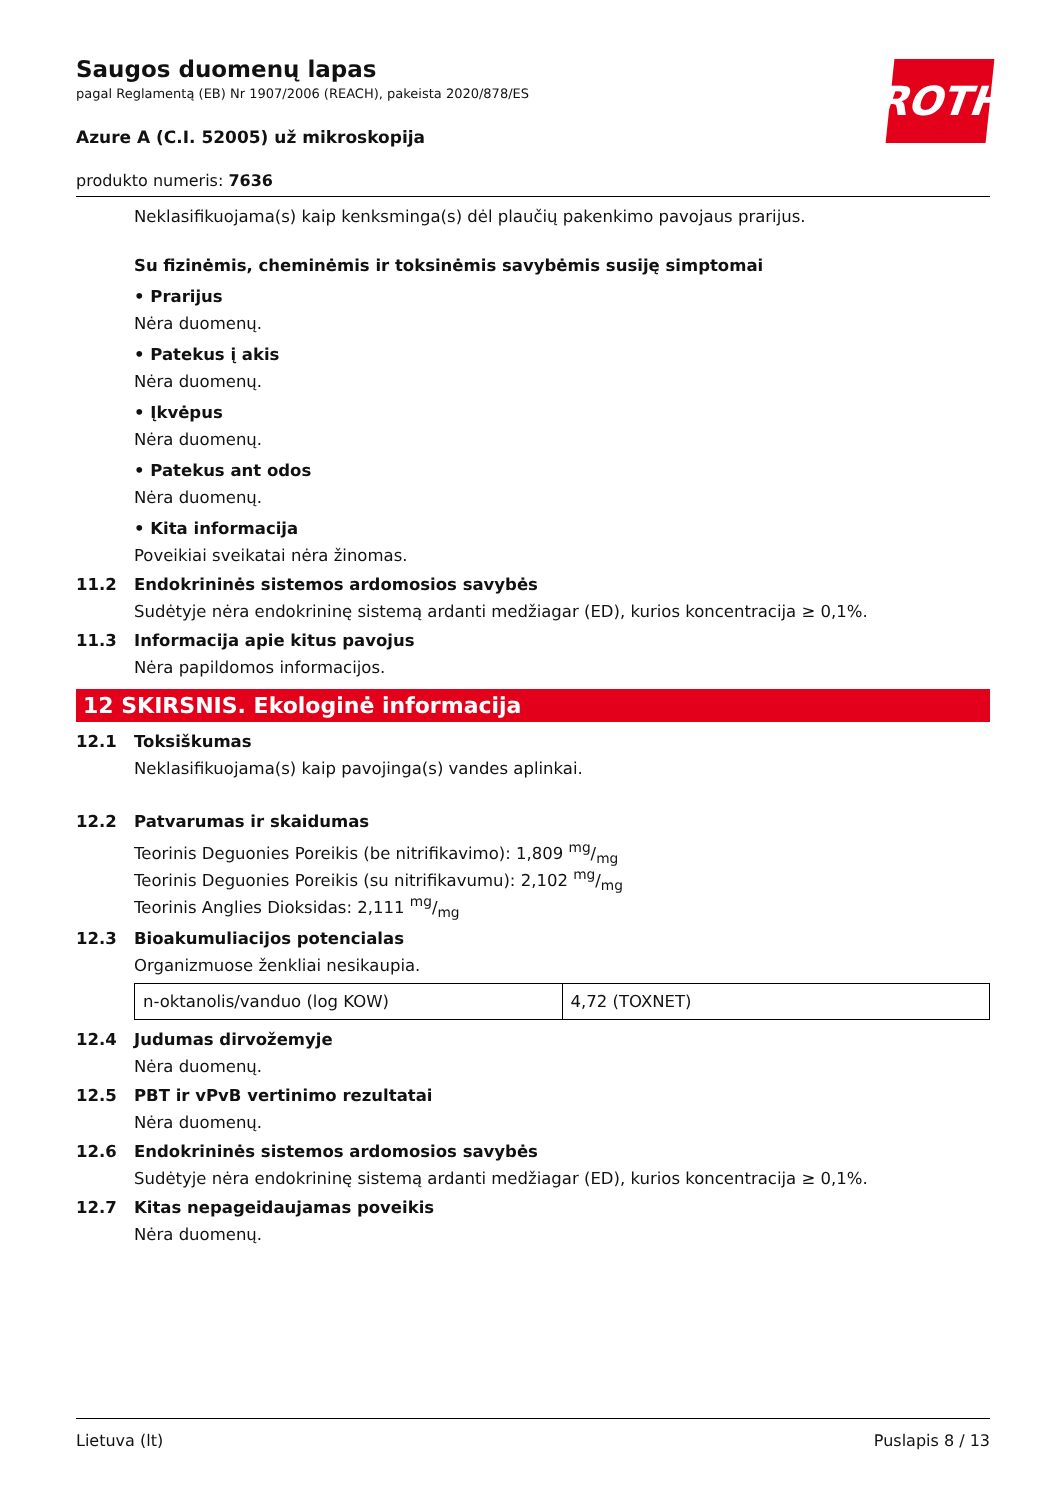ROTH
Saugos duomenų lapas
pagal Reglamentą (EB) Nr 1907/2006 (REACH), pakeista 2020/878/ES
Azure A (C.I. 52005) už mikroskopija
produkto numeris: 7636
Neklasifikuojama(s) kaip kenksminga(s) dėl plaučių pakenkimo pavojaus prarijus.
Su fizinėmis, cheminėmis ir toksinėmis savybėmis susiję simptomai
• Prarijus
Nėra duomenų.
• Patekus į akis
Nėra duomenų.
• Įkvėpus
Nėra duomenų.
• Patekus ant odos
Nėra duomenų.
• Kita informacija
Poveikiai sveikatai nėra žinomas.
11.2 Endokrininės sistemos ardomosios savybės
Sudėtyje nėra endokrininę sistemą ardanti medžiagar (ED), kurios koncentracija ≥ 0,1%.
11.3 Informacija apie kitus pavojus
Nėra papildomos informacijos.
12 SKIRSNIS. Ekologinė informacija
12.1 Toksiškumas
Neklasifikuojama(s) kaip pavojinga(s) vandes aplinkai.
12.2 Patvarumas ir skaidumas
Teorinis Deguonies Poreikis (be nitrifikavimo): 1,809 mg/mg
Teorinis Deguonies Poreikis (su nitrifikavumu): 2,102 mg/mg
Teorinis Anglies Dioksidas: 2,111 mg/mg
12.3 Bioakumuliacijos potencialas
Organizmuose ženkliai nesikaupia.
| n-oktanolis/vanduo (log KOW) | 4,72 (TOXNET) |
12.4 Judumas dirvožemyje
Nėra duomenų.
12.5 PBT ir vPvB vertinimo rezultatai
Nėra duomenų.
12.6 Endokrininės sistemos ardomosios savybės
Sudėtyje nėra endokrininę sistemą ardanti medžiagar (ED), kurios koncentracija ≥ 0,1%.
12.7 Kitas nepageidaujamas poveikis
Nėra duomenų.
Lietuva (lt) Puslapis 8 / 13